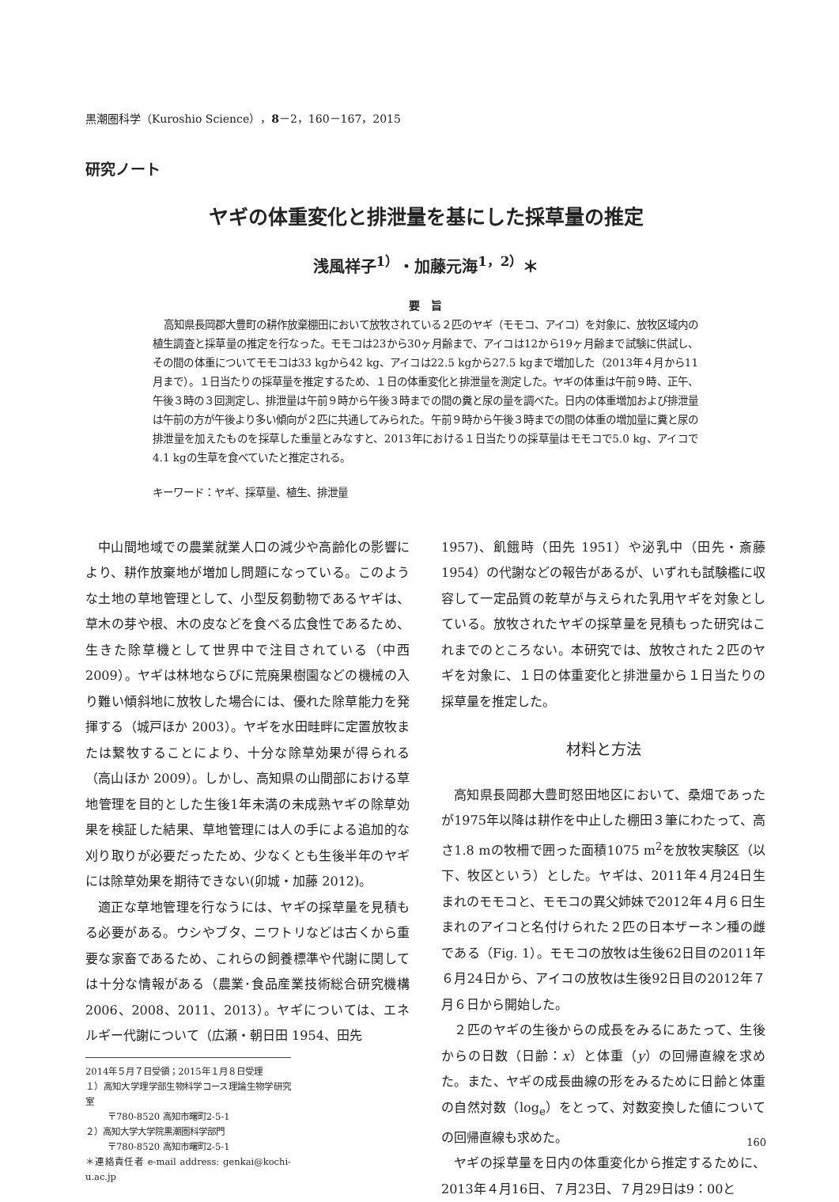黒潮圏科学（Kuroshio Science），8－2，160－167，2015
研究ノート
ヤギの体重変化と排泄量を基にした採草量の推定
浅風祥子<sup>1）</sup>・加藤元海<sup>1，2）</sup>＊
要　旨
高知県長岡郡大豊町の耕作放棄棚田において放牧されている２匹のヤギ（モモコ、アイコ）を対象に、放牧区域内の植生調査と採草量の推定を行なった。モモコは23から30ヶ月齢まで、アイコは12から19ヶ月齢まで試験に供試し、その間の体重についてモモコは33 kgから42 kg、アイコは22.5 kgから27.5 kgまで増加した（2013年４月から11月まで）。１日当たりの採草量を推定するため、１日の体重変化と排泄量を測定した。ヤギの体重は午前９時、正午、午後３時の３回測定し、排泄量は午前９時から午後３時までの間の糞と尿の量を調べた。日内の体重増加および排泄量は午前の方が午後より多い傾向が２匹に共通してみられた。午前９時から午後３時までの間の体重の増加量に糞と尿の排泄量を加えたものを採草した重量とみなすと、2013年における１日当たりの採草量はモモコで5.0 kg、アイコで4.1 kgの生草を食べていたと推定される。
キーワード：ヤギ、採草量、植生、排泄量
中山間地域での農業就業人口の減少や高齢化の影響により、耕作放棄地が増加し問題になっている。このような土地の草地管理として、小型反芻動物であるヤギは、草木の芽や根、木の皮などを食べる広食性であるため、生きた除草機として世界中で注目されている（中西 2009）。ヤギは林地ならびに荒廃果樹園などの機械の入り難い傾斜地に放牧した場合には、優れた除草能力を発揮する（城戸ほか 2003）。ヤギを水田畦畔に定置放牧または繋牧することにより、十分な除草効果が得られる（高山ほか 2009）。しかし、高知県の山間部における草地管理を目的とした生後1年未満の未成熟ヤギの除草効果を検証した結果、草地管理には人の手による追加的な刈り取りが必要だったため、少なくとも生後半年のヤギには除草効果を期待できない(卯城・加藤 2012)。
適正な草地管理を行なうには、ヤギの採草量を見積もる必要がある。ウシやブタ、ニワトリなどは古くから重要な家畜であるため、これらの飼養標準や代謝に関しては十分な情報がある（農業･食品産業技術総合研究機構2006、2008、2011、2013）。ヤギについては、エネルギー代謝について（広瀬・朝日田 1954、田先
2014年５月７日受領；2015年１月８日受理
１）高知大学理学部生物科学コース理論生物学研究室
〒780-8520 高知市曙町2-5-1
２）高知大学大学院黒潮圏科学部門
〒780-8520 高知市曙町2-5-1
＊連絡責任者 e-mail address: genkai@kochi-u.ac.jp
1957)、飢餓時（田先 1951）や泌乳中（田先・斎藤 1954）の代謝などの報告があるが、いずれも試験檻に収容して一定品質の乾草が与えられた乳用ヤギを対象としている。放牧されたヤギの採草量を見積もった研究はこれまでのところない。本研究では、放牧された２匹のヤギを対象に、１日の体重変化と排泄量から１日当たりの採草量を推定した。
材料と方法
高知県長岡郡大豊町怒田地区において、桑畑であったが1975年以降は耕作を中止した棚田３筆にわたって、高さ1.8 mの牧柵で囲った面積1075 m<sup>2</sup>を放牧実験区（以下、牧区という）とした。ヤギは、2011年４月24日生まれのモモコと、モモコの異父姉妹で2012年４月６日生まれのアイコと名付けられた２匹の日本ザーネン種の雌である（Fig. 1）。モモコの放牧は生後62日目の2011年６月24日から、アイコの放牧は生後92日目の2012年７月６日から開始した。
２匹のヤギの生後からの成長をみるにあたって、生後からの日数（日齢：x）と体重（y）の回帰直線を求めた。また、ヤギの成長曲線の形をみるために日齢と体重の自然対数（log<sub>e</sub>）をとって、対数変換した値についての回帰直線も求めた。
ヤギの採草量を日内の体重変化から推定するために、2013年４月16日、７月23日、７月29日は9：00と
160